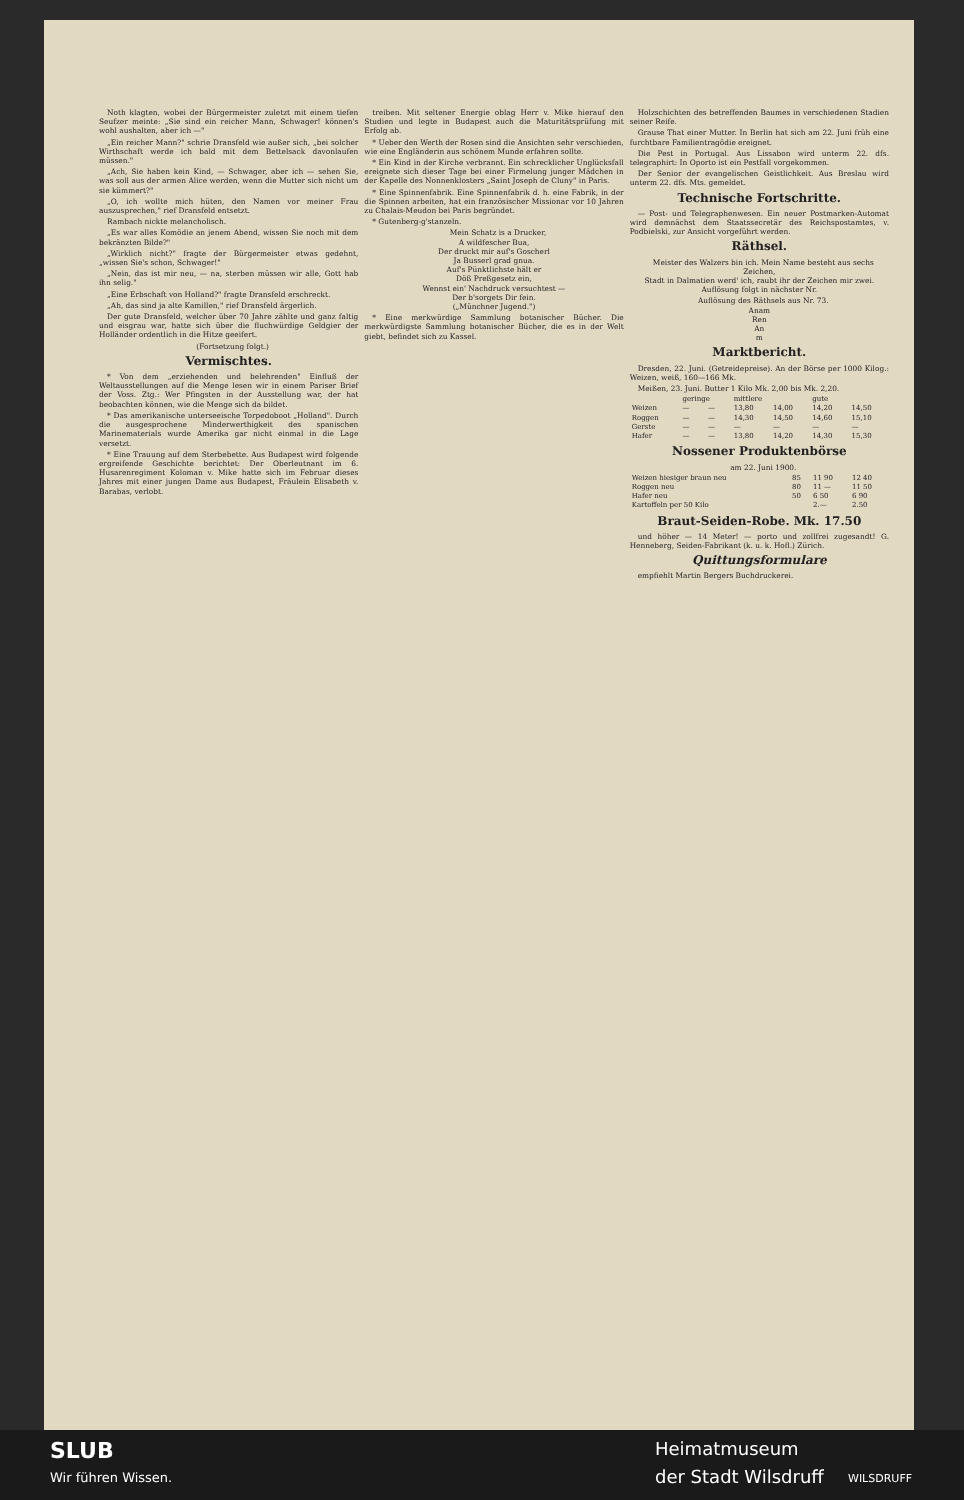Noth klagten, wobei der Bürgermeister zuletzt mit einem tiefen Seufzer meinte: „Sie sind ein reicher Mann, Schwager! können's wohl aushalten, aber ich —"
„Ein reicher Mann?" schrie Dransfeld wie außer sich, „bei solcher Wirthschaft werde ich bald mit dem Bettelsack davonlaufen müssen."
„Ach, Sie haben kein Kind, — Schwager, aber ich — sehen Sie, was soll aus der armen Alice werden, wenn die Mutter sich nicht um sie kümmert?"
„O, ich wollte mich hüten, den Namen vor meiner Frau auszusprechen," rief Dransfeld entsetzt.
Rambach nickte melancholisch.
„Es war alles Komödie an jenem Abend, wissen Sie noch mit dem bekränzten Bilde?"
„Wirklich nicht?" fragte der Bürgermeister etwas gedehnt, „wissen Sie's schon, Schwager!"
„Nein, das ist mir neu, — na, sterben müssen wir alle, Gott hab ihn selig."
„Eine Erbschaft von Holland?" fragte Dransfeld erschreckt.
„Ah, das sind ja alte Kamillen," rief Dransfeld ärgerlich.
Der gute Dransfeld, welcher über 70 Jahre zählte und ganz faltig und eisgrau war, hatte sich über die fluchwürdige Geldgier der Holländer ordentlich in die Hitze geeifert.
(Fortsetzung folgt.)
Vermischtes.
* Von dem „erziehenden und belehrenden" Einfluß der Weltausstellungen auf die Menge lesen wir in einem Pariser Brief der Voss. Ztg.: Wer Pfingsten in der Ausstellung war, der hat beobachten können, wie die Menge sich da bildet.
* Das amerikanische unterseeische Torpedoboot „Holland". Durch die ausgesprochene Minderwerthigkeit des spanischen Marinematerials wurde Amerika gar nicht einmal in die Lage versetzt.
* Eine Trauung auf dem Sterbebette. Aus Budapest wird folgende ergreifende Geschichte berichtet: Der Oberleutnant im 6. Husarenregiment Koloman v. Mike hatte sich im Februar dieses Jahres mit einer jungen Dame aus Budapest, Fräulein Elisabeth v. Barabas, verlobt.
treiben. Mit seltener Energie oblag Herr v. Mike hierauf den Studien und legte in Budapest auch die Maturitätsprüfung mit Erfolg ab.
* Ueber den Werth der Rosen sind die Ansichten sehr verschieden, wie eine Engländerin aus schönem Munde erfahren sollte.
* Ein Kind in der Kirche verbrannt. Ein schrecklicher Unglücksfall ereignete sich dieser Tage bei einer Firmelung junger Mädchen in der Kapelle des Nonnenklosters „Saint Joseph de Cluny" in Paris.
* Eine Spinnenfabrik. Eine Spinnenfabrik d. h. eine Fabrik, in der die Spinnen arbeiten, hat ein französischer Missionar vor 10 Jahren zu Chalais-Meudon bei Paris begründet.
* Gutenberg-g'stanzeln.
Mein Schatz is a Drucker,
A wildfescher Bua,
Der druckt mir auf's Goscherl
Ja Busserl grad gnua.
Auf's Pünktlichste hält er
Döß Preßgesetz ein,
Wennst ein' Nachdruck versuchtest —
Der b'sorgets Dir fein.
(„Münchner Jugend.")
* Eine merkwürdige Sammlung botanischer Bücher. Die merkwürdigste Sammlung botanischer Bücher, die es in der Welt giebt, befindet sich zu Kassel.
Holzschichten des betreffenden Baumes in verschiedenen Stadien seiner Reife.
Grause That einer Mutter. In Berlin hat sich am 22. Juni früh eine furchtbare Familientragödie ereignet.
Die Pest in Portugal. Aus Lissabon wird unterm 22. dfs. telegraphirt: In Oporto ist ein Pestfall vorgekommen.
Der Senior der evangelischen Geistlichkeit. Aus Breslau wird unterm 22. dfs. Mts. gemeldet.
Technische Fortschritte.
— Post- und Telegraphenwesen. Ein neuer Postmarken-Automat wird demnächst dem Staatssecretär des Reichspostamtes, v. Podbielski, zur Ansicht vorgeführt werden.
Räthsel.
Meister des Walzers bin ich. Mein Name besteht aus sechs Zeichen,
Stadt in Dalmatien werd' ich, raubt ihr der Zeichen mir zwei.
Auflösung folgt in nächster Nr.
Auflösung des Räthsels aus Nr. 73.
Anam
Ren
An
m
Marktbericht.
Dresden, 22. Juni. (Getreidepreise). An der Börse per 1000 Kilog.: Weizen, weiß, 160—166 Mk.
Meißen, 23. Juni. Butter 1 Kilo Mk. 2,00 bis Mk. 2,20.
| | geringe | | mittlere | | gute | |
| --- | --- | --- | --- | --- | --- | --- |
| Weizen | — | — | 13,80 | 14,00 | 14,20 | 14,50 |
| Roggen | — | — | 14,30 | 14,50 | 14,60 | 15,10 |
| Gerste | — | — | — | — | — | — |
| Hafer | — | — | 13,80 | 14,20 | 14,30 | 15,30 |
Nossener Produktenbörse
am 22. Juni 1900.
| Weizen hiesiger braun neu | 85 | 11 90 | 12 40 |
| Roggen neu | 80 | 11 — | 11 50 |
| Hafer neu | 50 | 6 50 | 6 90 |
| Kartoffeln per 50 Kilo | | 2.— | 2.50 |
Braut-Seiden-Robe. Mk. 17.50
und höher — 14 Meter! — porto und zollfrei zugesandt! G. Henneberg, Seiden-Fabrikant (k. u. k. Hofl.) Zürich.
Quittungsformulare
empfiehlt Martin Bergers Buchdruckerei.
SLUB
Wir führen Wissen.
Heimatmuseum
der Stadt Wilsdruff WILSDRUFF